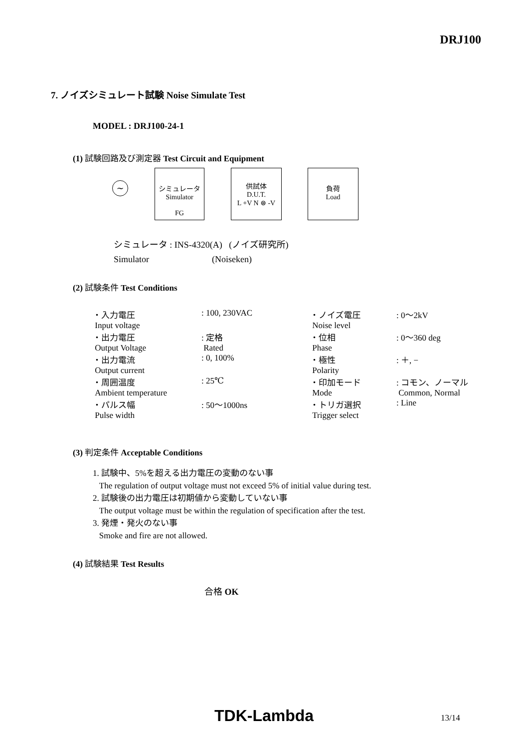DRJ100
7. ノイズシミュレート試験 Noise Simulate Test
MODEL : DRJ100-24-1
(1) 試験回路及び測定器 Test Circuit and Equipment
∼
シミュレータ
Simulator
FG
供試体
D.U.T.
L +V N ⊜ -V
負荷
Load
シミュレータ : INS-4320(A) (ノイズ研究所)
Simulator (Noiseken)
(2) 試験条件 Test Conditions
| ・入力電圧 Input voltage | : 100, 230VAC | ・ノイズ電圧 Noise level | : 0〜2kV |
| ・出力電圧 Output Voltage | : 定格 Rated | ・位相 Phase | : 0〜360 deg |
| ・出力電流 Output current | : 0, 100% | ・極性 Polarity | : ＋, − |
| ・周囲温度 Ambient temperature | : 25℃ | ・印加モード Mode | : コモン、ノーマル Common, Normal |
| ・パルス幅 Pulse width | : 50〜1000ns | ・トリガ選択 Trigger select | : Line |
(3) 判定条件 Acceptable Conditions
1. 試験中、5%を超える出力電圧の変動のない事
The regulation of output voltage must not exceed 5% of initial value during test.
2. 試験後の出力電圧は初期値から変動していない事
The output voltage must be within the regulation of specification after the test.
3. 発煙・発火のない事
Smoke and fire are not allowed.
(4) 試験結果 Test Results
合格 OK
TDK-Lambda 13/14